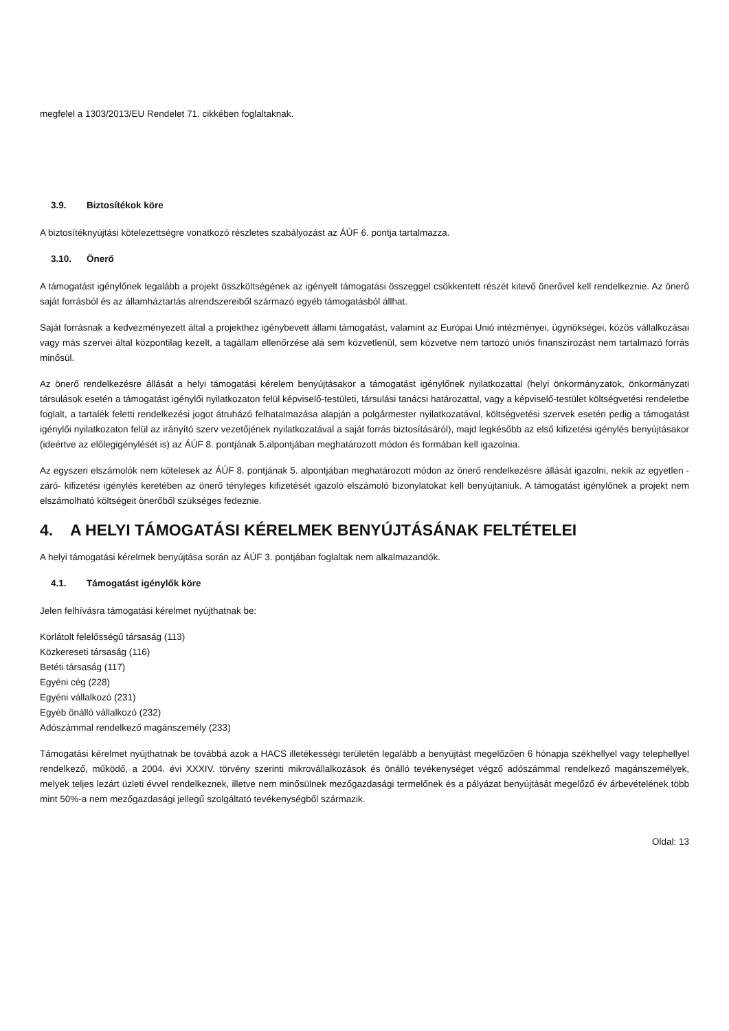megfelel a 1303/2013/EU Rendelet 71. cikkében foglaltaknak.
3.9. Biztosítékok köre
A biztosítéknyújtási kötelezettségre vonatkozó részletes szabályozást az ÁÚF 6. pontja tartalmazza.
3.10. Önerő
A támogatást igénylőnek legalább a projekt összköltségének az igényelt támogatási összeggel csökkentett részét kitevő önerővel kell rendelkeznie. Az önerő saját forrásból és az államháztartás alrendszereiből származó egyéb támogatásból állhat.
Saját forrásnak a kedvezményezett által a projekthez igénybevett állami támogatást, valamint az Európai Unió intézményei, ügynökségei, közös vállalkozásai vagy más szervei által központilag kezelt, a tagállam ellenőrzése alá sem közvetlenül, sem közvetve nem tartozó uniós finanszírozást nem tartalmazó forrás minősül.
Az önerő rendelkezésre állását a helyi támogatási kérelem benyújtásakor a támogatást igénylőnek nyilatkozattal (helyi önkormányzatok, önkormányzati társulások esetén a támogatást igénylői nyilatkozaton felül képviselő-testületi, társulási tanácsi határozattal, vagy a képviselő-testület költségvetési rendeletbe foglalt, a tartalék feletti rendelkezési jogot átruházó felhatalmazása alapján a polgármester nyilatkozatával, költségvetési szervek esetén pedig a támogatást igénylői nyilatkozaton felül az irányító szerv vezetőjének nyilatkozatával a saját forrás biztosításáról), majd legkésőbb az első kifizetési igénylés benyújtásakor (ideértve az előlegigénylését is) az ÁÚF 8. pontjának 5.alpontjában meghatározott módon és formában kell igazolnia.
Az egyszeri elszámolók nem kötelesek az ÁÚF 8. pontjának 5. alpontjában meghatározott módon az önerő rendelkezésre állását igazolni, nekik az egyetlen -záró- kifizetési igénylés keretében az önerő tényleges kifizetését igazoló elszámoló bizonylatokat kell benyújtaniuk. A támogatást igénylőnek a projekt nem elszámolható költségeit önerőből szükséges fedeznie.
4. A HELYI TÁMOGATÁSI KÉRELMEK BENYÚJTÁSÁNAK FELTÉTELEI
A helyi támogatási kérelmek benyújtása során az ÁÚF 3. pontjában foglaltak nem alkalmazandók.
4.1. Támogatást igénylők köre
Jelen felhívásra támogatási kérelmet nyújthatnak be:
Korlátolt felelősségű társaság (113)
Közkereseti társaság (116)
Betéti társaság (117)
Egyéni cég (228)
Egyéni vállalkozó (231)
Egyéb önálló vállalkozó (232)
Adószámmal rendelkező magánszemély (233)
Támogatási kérelmet nyújthatnak be továbbá azok a HACS illetékességi területén legalább a benyújtást megelőzően 6 hónapja székhellyel vagy telephellyel rendelkező, működő, a 2004. évi XXXIV. törvény szerinti mikrovállalkozások és önálló tevékenységet végző adószámmal rendelkező magánszemélyek, melyek teljes lezárt üzleti évvel rendelkeznek, illetve nem minősülnek mezőgazdasági termelőnek és a pályázat benyújtását megelőző év árbevételének több mint 50%-a nem mezőgazdasági jellegű szolgáltató tevékenységből származik.
Oldal: 13